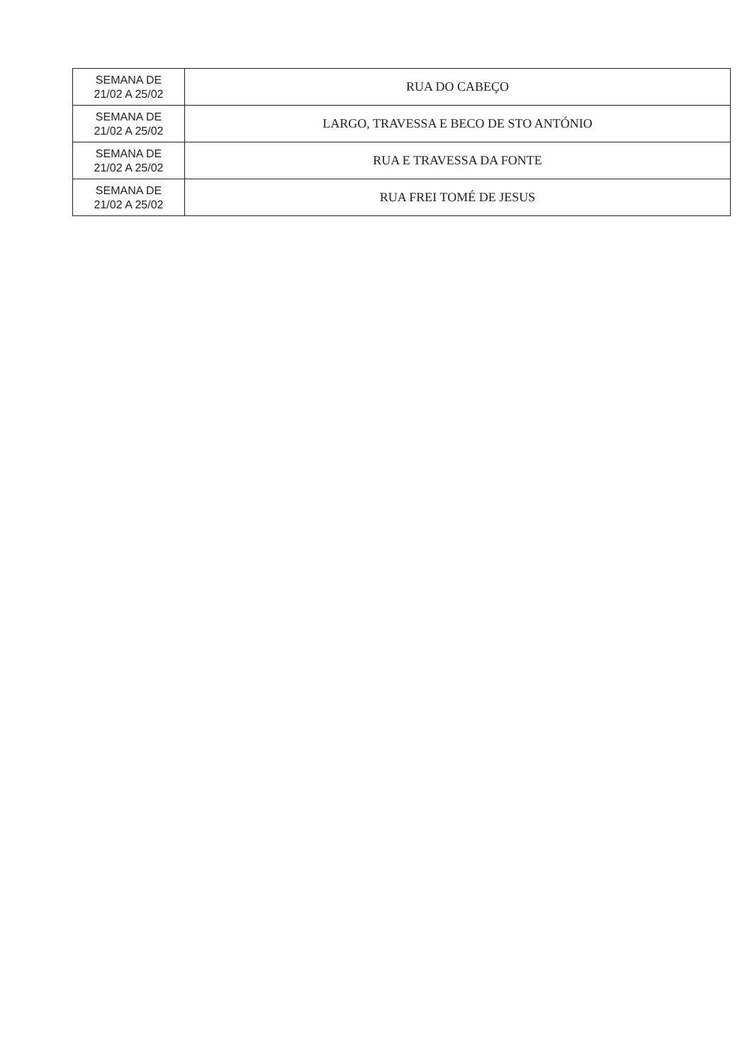| SEMANA DE 21/02 A 25/02 | RUA DO CABEÇO |
| SEMANA DE 21/02 A 25/02 | LARGO, TRAVESSA E BECO DE STO ANTÓNIO |
| SEMANA DE 21/02 A 25/02 | RUA E TRAVESSA DA FONTE |
| SEMANA DE 21/02 A 25/02 | RUA FREI TOMÉ DE JESUS |